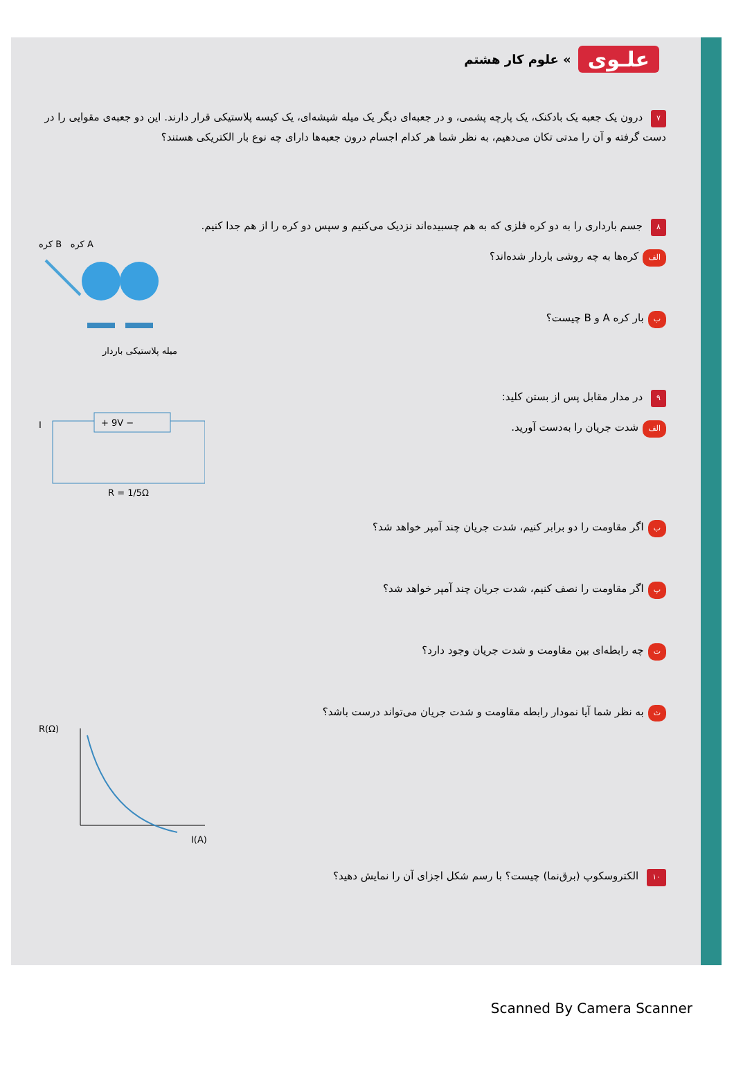علـوی » علوم کار هشتم
۷ درون یک جعبه یک بادکنک، یک پارچه پشمی، و در جعبه‌ای دیگر یک میله شیشه‌ای، یک کیسه پلاستیکی قرار دارند. این دو جعبه‌ی مقوایی را در دست گرفته و آن را مدتی تکان می‌دهیم، به نظر شما هر کدام اجسام درون جعبه‌ها دارای چه نوع بار الکتریکی هستند؟
۸ جسم بارداری را به دو کره فلزی که به هم چسبیده‌اند نزدیک می‌کنیم و سپس دو کره را از هم جدا کنیم.
الف کره‌ها به چه روشی باردار شده‌اند؟
ببار کره A و B چیست؟
کره B کره A
میله پلاستیکی باردار
۹ در مدار مقابل پس از بستن کلید:
الف شدت جریان را به‌دست آورید.
+ 9V −
I
R = 1/5Ω
باگر مقاومت را دو برابر کنیم، شدت جریان چند آمپر خواهد شد؟
پاگر مقاومت را نصف کنیم، شدت جریان چند آمپر خواهد شد؟
تچه رابطه‌ای بین مقاومت و شدت جریان وجود دارد؟
ثبه نظر شما آیا نمودار رابطه مقاومت و شدت جریان می‌تواند درست باشد؟
R(Ω)
I(A)
۱۰ الکتروسکوپ (برق‌نما) چیست؟ با رسم شکل اجزای آن را نمایش دهید؟
Scanned By Camera Scanner